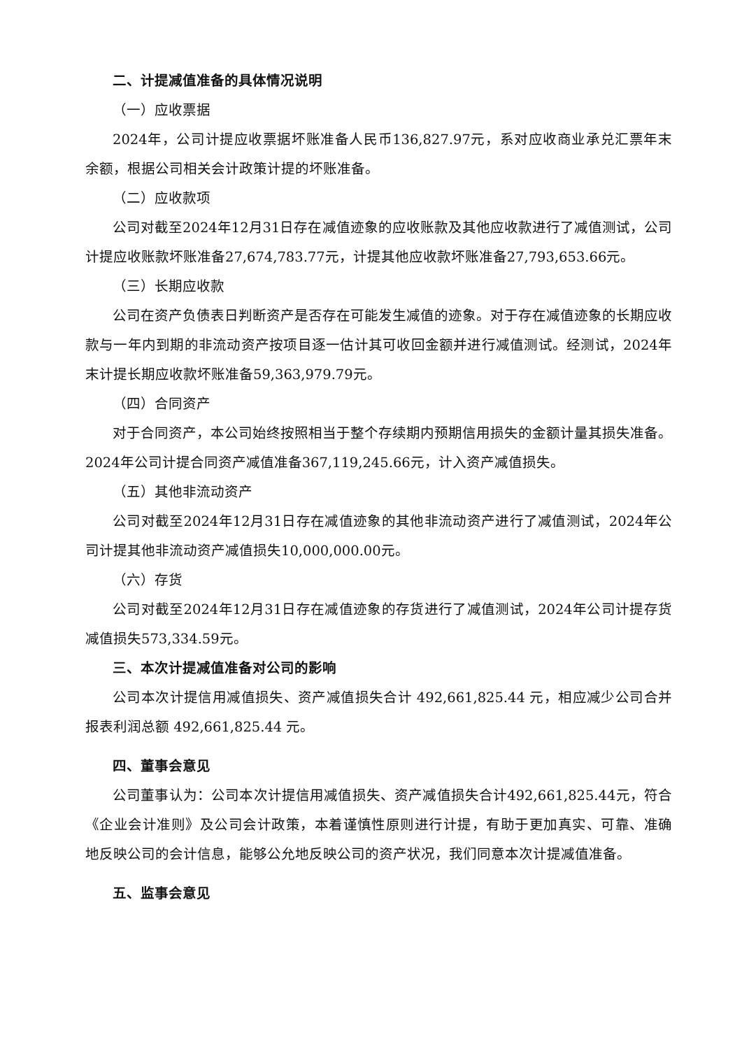二、计提减值准备的具体情况说明
（一）应收票据
2024年，公司计提应收票据坏账准备人民币136,827.97元，系对应收商业承兑汇票年末余额，根据公司相关会计政策计提的坏账准备。
（二）应收款项
公司对截至2024年12月31日存在减值迹象的应收账款及其他应收款进行了减值测试，公司计提应收账款坏账准备27,674,783.77元，计提其他应收款坏账准备27,793,653.66元。
（三）长期应收款
公司在资产负债表日判断资产是否存在可能发生减值的迹象。对于存在减值迹象的长期应收款与一年内到期的非流动资产按项目逐一估计其可收回金额并进行减值测试。经测试，2024年末计提长期应收款坏账准备59,363,979.79元。
（四）合同资产
对于合同资产，本公司始终按照相当于整个存续期内预期信用损失的金额计量其损失准备。2024年公司计提合同资产减值准备367,119,245.66元，计入资产减值损失。
（五）其他非流动资产
公司对截至2024年12月31日存在减值迹象的其他非流动资产进行了减值测试，2024年公司计提其他非流动资产减值损失10,000,000.00元。
（六）存货
公司对截至2024年12月31日存在减值迹象的存货进行了减值测试，2024年公司计提存货减值损失573,334.59元。
三、本次计提减值准备对公司的影响
公司本次计提信用减值损失、资产减值损失合计 492,661,825.44 元，相应减少公司合并报表利润总额 492,661,825.44 元。
四、董事会意见
公司董事认为：公司本次计提信用减值损失、资产减值损失合计492,661,825.44元，符合《企业会计准则》及公司会计政策，本着谨慎性原则进行计提，有助于更加真实、可靠、准确地反映公司的会计信息，能够公允地反映公司的资产状况，我们同意本次计提减值准备。
五、监事会意见